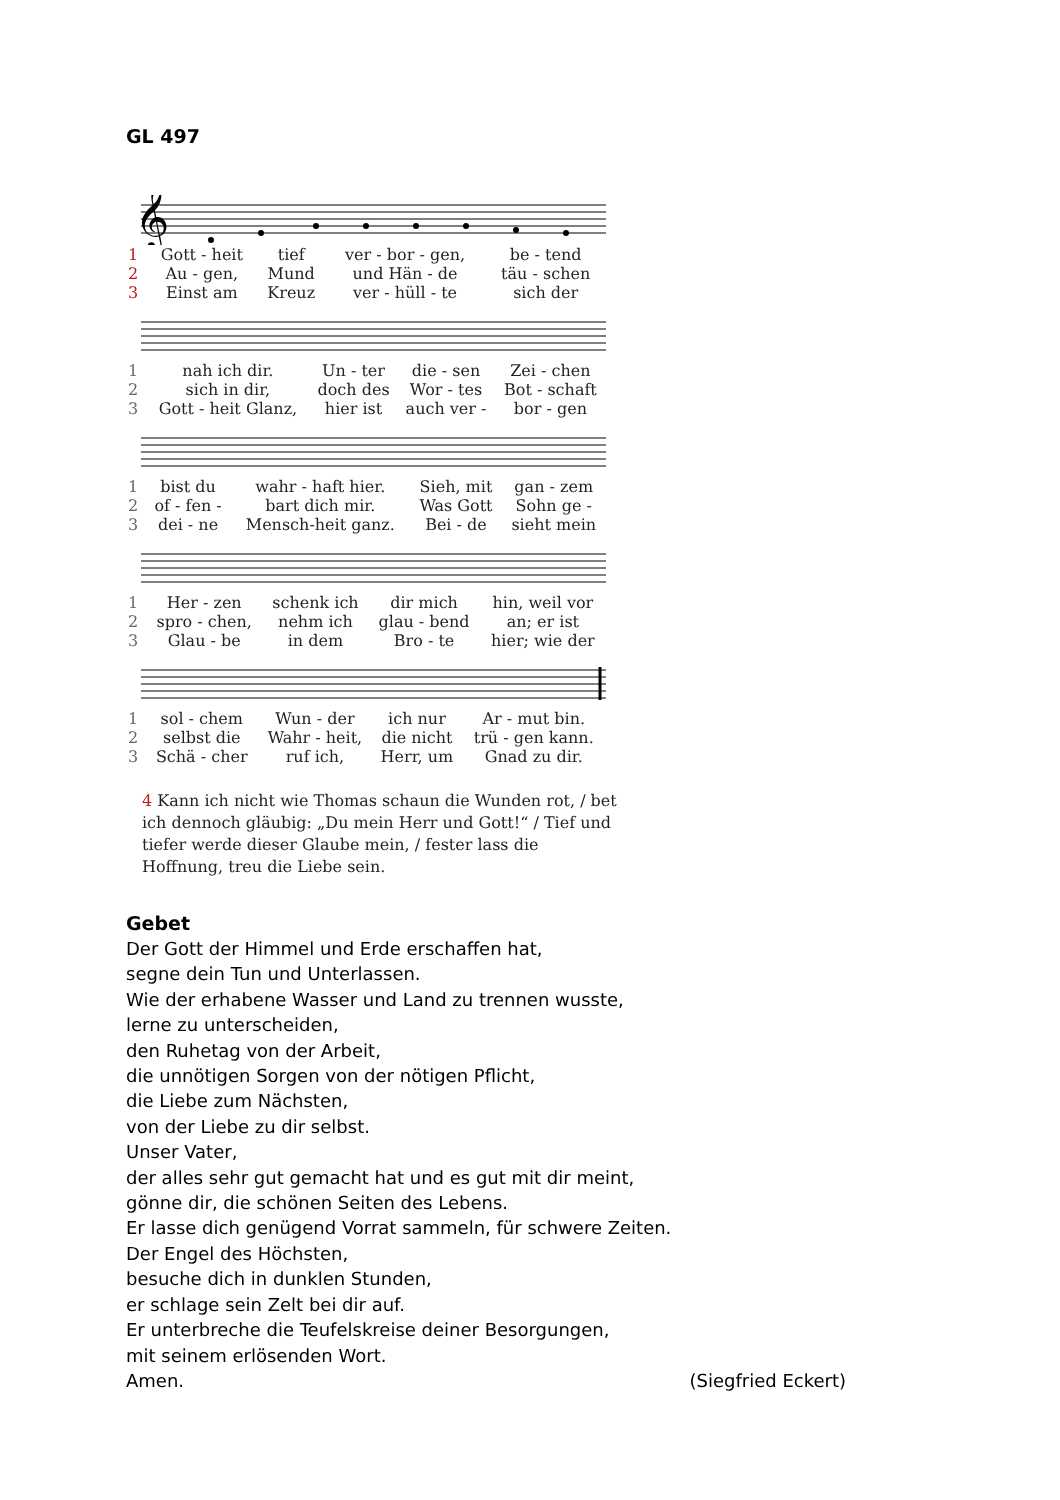GL 497
𝄞
| 1 | Gott - heit | tief | ver - bor - gen, | be - tend |
| 2 | Au - gen, | Mund | und Hän - de | täu - schen |
| 3 | Einst am | Kreuz | ver - hüll - te | sich der |
| 1 | nah ich dir. | Un - ter | die - sen | Zei - chen |
| 2 | sich in dir, | doch des | Wor - tes | Bot - schaft |
| 3 | Gott - heit Glanz, | hier ist | auch ver - | bor - gen |
| 1 | bist du | wahr - haft hier. | Sieh, mit | gan - zem |
| 2 | of - fen - | bart dich mir. | Was Gott | Sohn ge - |
| 3 | dei - ne | Mensch-heit ganz. | Bei - de | sieht mein |
| 1 | Her - zen | schenk ich | dir mich | hin, weil vor |
| 2 | spro - chen, | nehm ich | glau - bend | an; er ist |
| 3 | Glau - be | in dem | Bro - te | hier; wie der |
| 1 | sol - chem | Wun - der | ich nur | Ar - mut bin. |
| 2 | selbst die | Wahr - heit, | die nicht | trü - gen kann. |
| 3 | Schä - cher | ruf ich, | Herr, um | Gnad zu dir. |
4 Kann ich nicht wie Thomas schaun die Wunden rot, / bet ich dennoch gläubig: „Du mein Herr und Gott!“ / Tief und tiefer werde dieser Glaube mein, / fester lass die Hoffnung, treu die Liebe sein.
Gebet
Der Gott der Himmel und Erde erschaffen hat,
segne dein Tun und Unterlassen.
Wie der erhabene Wasser und Land zu trennen wusste,
lerne zu unterscheiden,
den Ruhetag von der Arbeit,
die unnötigen Sorgen von der nötigen Pflicht,
die Liebe zum Nächsten,
von der Liebe zu dir selbst.
Unser Vater,
der alles sehr gut gemacht hat und es gut mit dir meint,
gönne dir, die schönen Seiten des Lebens.
Er lasse dich genügend Vorrat sammeln, für schwere Zeiten.
Der Engel des Höchsten,
besuche dich in dunklen Stunden,
er schlage sein Zelt bei dir auf.
Er unterbreche die Teufelskreise deiner Besorgungen,
mit seinem erlösenden Wort.
Amen. (Siegfried Eckert)